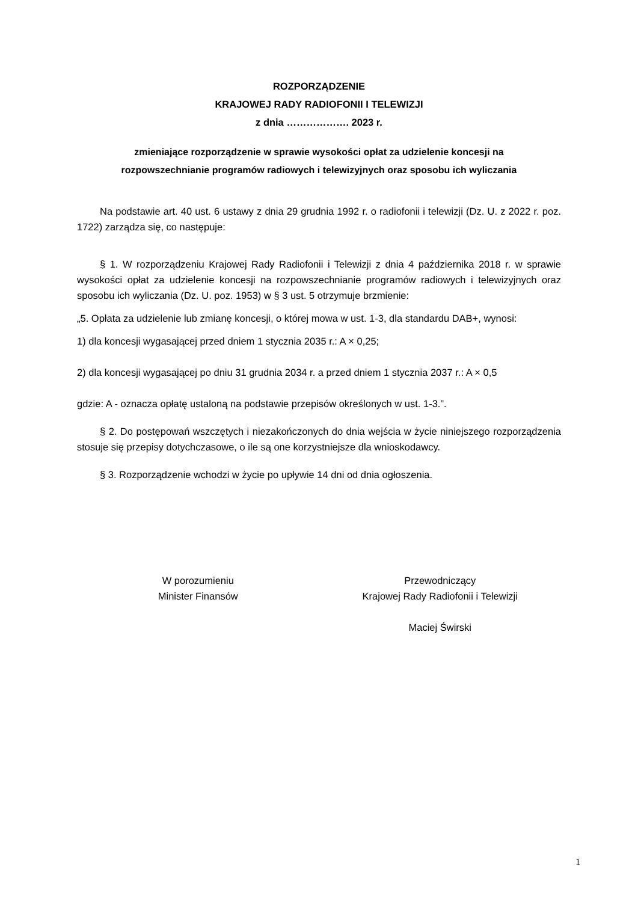ROZPORZĄDZENIE
KRAJOWEJ RADY RADIOFONII I TELEWIZJI
z dnia ………………. 2023 r.
zmieniające rozporządzenie w sprawie wysokości opłat za udzielenie koncesji na
rozpowszechnianie programów radiowych i telewizyjnych oraz sposobu ich wyliczania
Na podstawie art. 40 ust. 6 ustawy z dnia 29 grudnia 1992 r. o radiofonii i telewizji (Dz. U. z 2022 r. poz. 1722) zarządza się, co następuje:
§ 1. W rozporządzeniu Krajowej Rady Radiofonii i Telewizji z dnia 4 października 2018 r. w sprawie wysokości opłat za udzielenie koncesji na rozpowszechnianie programów radiowych i telewizyjnych oraz sposobu ich wyliczania (Dz. U. poz. 1953) w § 3 ust. 5 otrzymuje brzmienie:
„5. Opłata za udzielenie lub zmianę koncesji, o której mowa w ust. 1-3, dla standardu DAB+, wynosi:
1) dla koncesji wygasającej przed dniem 1 stycznia 2035 r.: A × 0,25;
2) dla koncesji wygasającej po dniu 31 grudnia 2034 r. a przed dniem 1 stycznia 2037 r.: A × 0,5
gdzie: A - oznacza opłatę ustaloną na podstawie przepisów określonych w ust. 1-3.”.
§ 2. Do postępowań wszczętych i niezakończonych do dnia wejścia w życie niniejszego rozporządzenia stosuje się przepisy dotychczasowe, o ile są one korzystniejsze dla wnioskodawcy.
§ 3. Rozporządzenie wchodzi w życie po upływie 14 dni od dnia ogłoszenia.
W porozumieniu
Minister Finansów
Przewodniczący
Krajowej Rady Radiofonii i Telewizji
Maciej Świrski
1